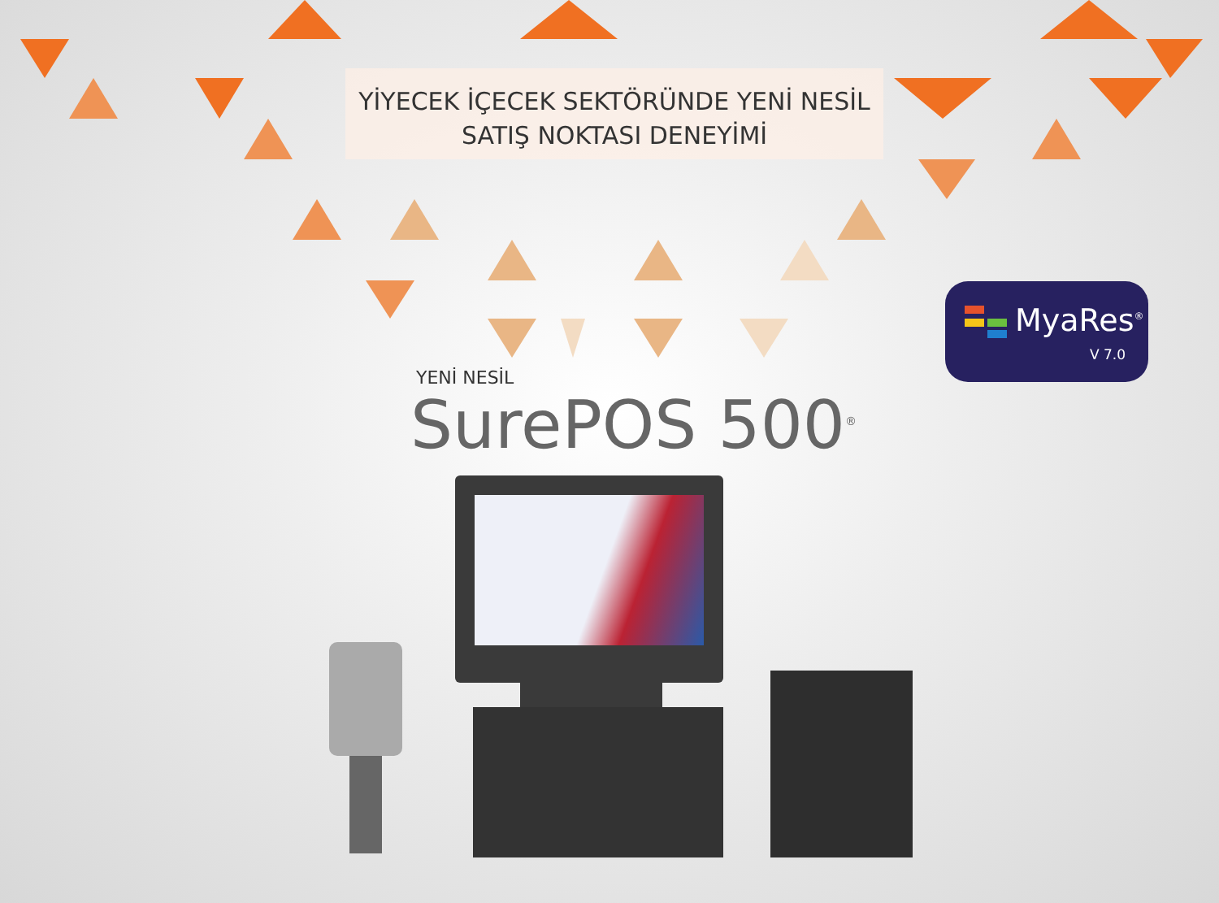YİYECEK İÇECEK SEKTÖRÜNDE YENİ NESİL
SATIŞ NOKTASI DENEYİMİ
YENİ NESİL
SurePOS 500<sup>®</sup>
MyaRes<sup>®</sup>
V 7.0